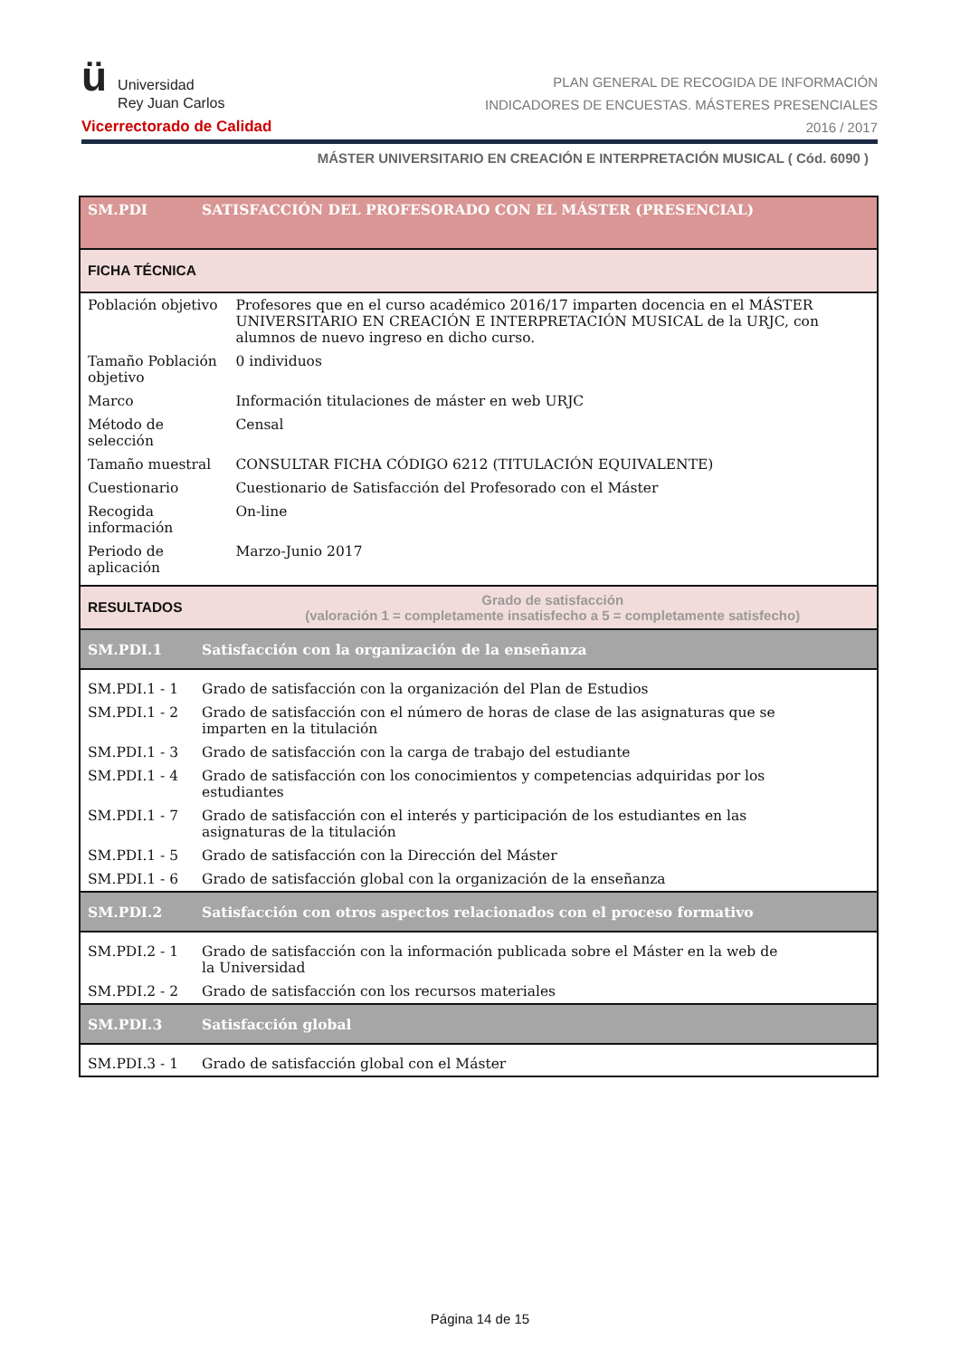ü
Universidad
Rey Juan Carlos
Vicerrectorado de Calidad
PLAN GENERAL DE RECOGIDA DE INFORMACIÓN
INDICADORES DE ENCUESTAS. MÁSTERES PRESENCIALES
2016 / 2017
MÁSTER UNIVERSITARIO EN CREACIÓN E INTERPRETACIÓN MUSICAL ( Cód. 6090 )
| SM.PDI | SATISFACCIÓN DEL PROFESORADO CON EL MÁSTER (PRESENCIAL) | |
| FICHA TÉCNICA | | |
| Población objetivo | | Profesores que en el curso académico 2016/17 imparten docencia en el MÁSTER UNIVERSITARIO EN CREACIÓN E INTERPRETACIÓN MUSICAL de la URJC, con alumnos de nuevo ingreso en dicho curso. |
| Tamaño Población objetivo | | 0 individuos |
| Marco | | Información titulaciones de máster en web URJC |
| Método de selección | | Censal |
| Tamaño muestral | | CONSULTAR FICHA CÓDIGO 6212 (TITULACIÓN EQUIVALENTE) |
| Cuestionario | | Cuestionario de Satisfacción del Profesorado con el Máster |
| Recogida información | | On-line |
| Periodo de aplicación | | Marzo-Junio 2017 |
| RESULTADOS | | Grado de satisfacción (valoración 1 = completamente insatisfecho a 5 = completamente satisfecho) |
| SM.PDI.1 | Satisfacción con la organización de la enseñanza | |
| SM.PDI.1 - 1 | Grado de satisfacción con la organización del Plan de Estudios | |
| SM.PDI.1 - 2 | Grado de satisfacción con el número de horas de clase de las asignaturas que se imparten en la titulación | |
| SM.PDI.1 - 3 | Grado de satisfacción con la carga de trabajo del estudiante | |
| SM.PDI.1 - 4 | Grado de satisfacción con los conocimientos y competencias adquiridas por los estudiantes | |
| SM.PDI.1 - 7 | Grado de satisfacción con el interés y participación de los estudiantes en las asignaturas de la titulación | |
| SM.PDI.1 - 5 | Grado de satisfacción con la Dirección del Máster | |
| SM.PDI.1 - 6 | Grado de satisfacción global con la organización de la enseñanza | |
| SM.PDI.2 | Satisfacción con otros aspectos relacionados con el proceso formativo | |
| SM.PDI.2 - 1 | Grado de satisfacción con la información publicada sobre el Máster en la web de la Universidad | |
| SM.PDI.2 - 2 | Grado de satisfacción con los recursos materiales | |
| SM.PDI.3 | Satisfacción global | |
| SM.PDI.3 - 1 | Grado de satisfacción global con el Máster | |
Página 14 de 15